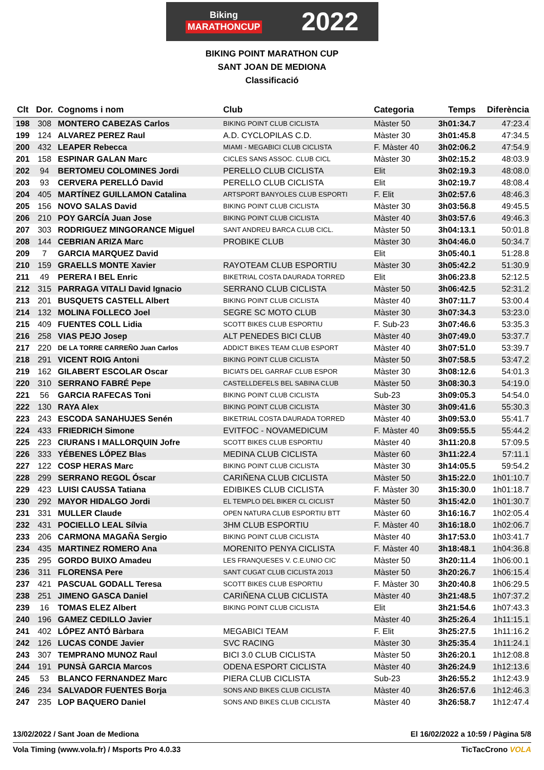Biking
MARATHONCUP
2022
BIKING POINT MARATHON CUP
SANT JOAN DE MEDIONA
Classificació
| Clt | Dor. | Cognoms i nom | Club | Categoria | Temps | Diferència |
| --- | --- | --- | --- | --- | --- | --- |
| 198 | 308 | MONTERO CABEZAS Carlos | BIKING POINT CLUB CICLISTA | Màster 50 | 3h01:34.7 | 47:23.4 |
| 199 | 124 | ALVAREZ PEREZ Raul | A.D. CYCLOPILAS C.D. | Màster 30 | 3h01:45.8 | 47:34.5 |
| 200 | 432 | LEAPER Rebecca | MIAMI - MEGABICI CLUB CICLISTA | F. Màster 40 | 3h02:06.2 | 47:54.9 |
| 201 | 158 | ESPINAR GALAN Marc | CICLES SANS ASSOC. CLUB CICL | Màster 30 | 3h02:15.2 | 48:03.9 |
| 202 | 94 | BERTOMEU COLOMINES Jordi | PERELLO CLUB CICLISTA | Elit | 3h02:19.3 | 48:08.0 |
| 203 | 93 | CERVERA PERELLÓ David | PERELLO CLUB CICLISTA | Elit | 3h02:19.7 | 48:08.4 |
| 204 | 405 | MARTÍNEZ GUILLAMON Catalina | ARTSPORT BANYOLES CLUB ESPORTI | F. Elit | 3h02:57.6 | 48:46.3 |
| 205 | 156 | NOVO SALAS David | BIKING POINT CLUB CICLISTA | Màster 30 | 3h03:56.8 | 49:45.5 |
| 206 | 210 | POY GARCÍA Juan Jose | BIKING POINT CLUB CICLISTA | Màster 40 | 3h03:57.6 | 49:46.3 |
| 207 | 303 | RODRIGUEZ MINGORANCE Miguel | SANT ANDREU BARCA CLUB CICL. | Màster 50 | 3h04:13.1 | 50:01.8 |
| 208 | 144 | CEBRIAN ARIZA Marc | PROBIKE CLUB | Màster 30 | 3h04:46.0 | 50:34.7 |
| 209 | 7 | GARCIA MARQUEZ David | | Elit | 3h05:40.1 | 51:28.8 |
| 210 | 159 | GRAELLS MONTE Xavier | RAYOTEAM CLUB ESPORTIU | Màster 30 | 3h05:42.2 | 51:30.9 |
| 211 | 49 | PERERA I BEL Enric | BIKETRIAL COSTA DAURADA TORRED | Elit | 3h06:23.8 | 52:12.5 |
| 212 | 315 | PARRAGA VITALI David Ignacio | SERRANO CLUB CICLISTA | Màster 50 | 3h06:42.5 | 52:31.2 |
| 213 | 201 | BUSQUETS CASTELL Albert | BIKING POINT CLUB CICLISTA | Màster 40 | 3h07:11.7 | 53:00.4 |
| 214 | 132 | MOLINA FOLLECO Joel | SEGRE SC MOTO CLUB | Màster 30 | 3h07:34.3 | 53:23.0 |
| 215 | 409 | FUENTES COLL Lidia | SCOTT BIKES CLUB ESPORTIU | F. Sub-23 | 3h07:46.6 | 53:35.3 |
| 216 | 258 | VIAS PEJO Josep | ALT PENEDES BICI CLUB | Màster 40 | 3h07:49.0 | 53:37.7 |
| 217 | 220 | DE LA TORRE CARREÑO Juan Carlos | ADDICT BIKES TEAM CLUB ESPORT | Màster 40 | 3h07:51.0 | 53:39.7 |
| 218 | 291 | VICENT ROIG Antoni | BIKING POINT CLUB CICLISTA | Màster 50 | 3h07:58.5 | 53:47.2 |
| 219 | 162 | GILABERT ESCOLAR Oscar | BICIATS DEL GARRAF CLUB ESPOR | Màster 30 | 3h08:12.6 | 54:01.3 |
| 220 | 310 | SERRANO FABRÉ Pepe | CASTELLDEFELS BEL SABINA CLUB | Màster 50 | 3h08:30.3 | 54:19.0 |
| 221 | 56 | GARCIA RAFECAS Toni | BIKING POINT CLUB CICLISTA | Sub-23 | 3h09:05.3 | 54:54.0 |
| 222 | 130 | RAYA Alex | BIKING POINT CLUB CICLISTA | Màster 30 | 3h09:41.6 | 55:30.3 |
| 223 | 243 | ESCODA SANAHUJES Senén | BIKETRIAL COSTA DAURADA TORRED | Màster 40 | 3h09:53.0 | 55:41.7 |
| 224 | 433 | FRIEDRICH Simone | EVITFOC - NOVAMEDICUM | F. Màster 40 | 3h09:55.5 | 55:44.2 |
| 225 | 223 | CIURANS I MALLORQUIN Jofre | SCOTT BIKES CLUB ESPORTIU | Màster 40 | 3h11:20.8 | 57:09.5 |
| 226 | 333 | YÉBENES LÓPEZ Blas | MEDINA CLUB CICLISTA | Màster 60 | 3h11:22.4 | 57:11.1 |
| 227 | 122 | COSP HERAS Marc | BIKING POINT CLUB CICLISTA | Màster 30 | 3h14:05.5 | 59:54.2 |
| 228 | 299 | SERRANO REGOL Óscar | CARIÑENA CLUB CICLISTA | Màster 50 | 3h15:22.0 | 1h01:10.7 |
| 229 | 423 | LUISI CAUSSA Tatiana | EDIBIKES CLUB CICLISTA | F. Màster 30 | 3h15:30.0 | 1h01:18.7 |
| 230 | 292 | MAYOR HIDALGO Jordi | EL TEMPLO DEL BIKER CL CICLIST | Màster 50 | 3h15:42.0 | 1h01:30.7 |
| 231 | 331 | MULLER Claude | OPEN NATURA CLUB ESPORTIU BTT | Màster 60 | 3h16:16.7 | 1h02:05.4 |
| 232 | 431 | POCIELLO LEAL Sílvia | 3HM CLUB ESPORTIU | F. Màster 40 | 3h16:18.0 | 1h02:06.7 |
| 233 | 206 | CARMONA MAGAÑA Sergio | BIKING POINT CLUB CICLISTA | Màster 40 | 3h17:53.0 | 1h03:41.7 |
| 234 | 435 | MARTINEZ ROMERO Ana | MORENITO PENYA CICLISTA | F. Màster 40 | 3h18:48.1 | 1h04:36.8 |
| 235 | 295 | GORDO BUIXO Amadeu | LES FRANQUESES V. C.E.UNIO CIC | Màster 50 | 3h20:11.4 | 1h06:00.1 |
| 236 | 311 | FLORENSA Pere | SANT CUGAT CLUB CICLISTA 2013 | Màster 50 | 3h20:26.7 | 1h06:15.4 |
| 237 | 421 | PASCUAL GODALL Teresa | SCOTT BIKES CLUB ESPORTIU | F. Màster 30 | 3h20:40.8 | 1h06:29.5 |
| 238 | 251 | JIMENO GASCA Daniel | CARIÑENA CLUB CICLISTA | Màster 40 | 3h21:48.5 | 1h07:37.2 |
| 239 | 16 | TOMAS ELEZ Albert | BIKING POINT CLUB CICLISTA | Elit | 3h21:54.6 | 1h07:43.3 |
| 240 | 196 | GAMEZ CEDILLO Javier | | Màster 40 | 3h25:26.4 | 1h11:15.1 |
| 241 | 402 | LÓPEZ ANTÓ Bàrbara | MEGABICI TEAM | F. Elit | 3h25:27.5 | 1h11:16.2 |
| 242 | 126 | LUCAS CONDE Javier | SVC RACING | Màster 30 | 3h25:35.4 | 1h11:24.1 |
| 243 | 307 | TEMPRANO MUNOZ Raul | BICI 3.0 CLUB CICLISTA | Màster 50 | 3h26:20.1 | 1h12:08.8 |
| 244 | 191 | PUNSÀ GARCIA Marcos | ODENA ESPORT CICLISTA | Màster 40 | 3h26:24.9 | 1h12:13.6 |
| 245 | 53 | BLANCO FERNANDEZ Marc | PIERA CLUB CICLISTA | Sub-23 | 3h26:55.2 | 1h12:43.9 |
| 246 | 234 | SALVADOR FUENTES Borja | SONS AND BIKES CLUB CICLISTA | Màster 40 | 3h26:57.6 | 1h12:46.3 |
| 247 | 235 | LOP BAQUERO Daniel | SONS AND BIKES CLUB CICLISTA | Màster 40 | 3h26:58.7 | 1h12:47.4 |
13/02/2022 / Sant Joan de Mediona El 16/02/2022 a 10:59 / Pàgina 5/8
Vola Timing (www.vola.fr) / Msports Pro 4.0.33 TicTacCrono VOLA